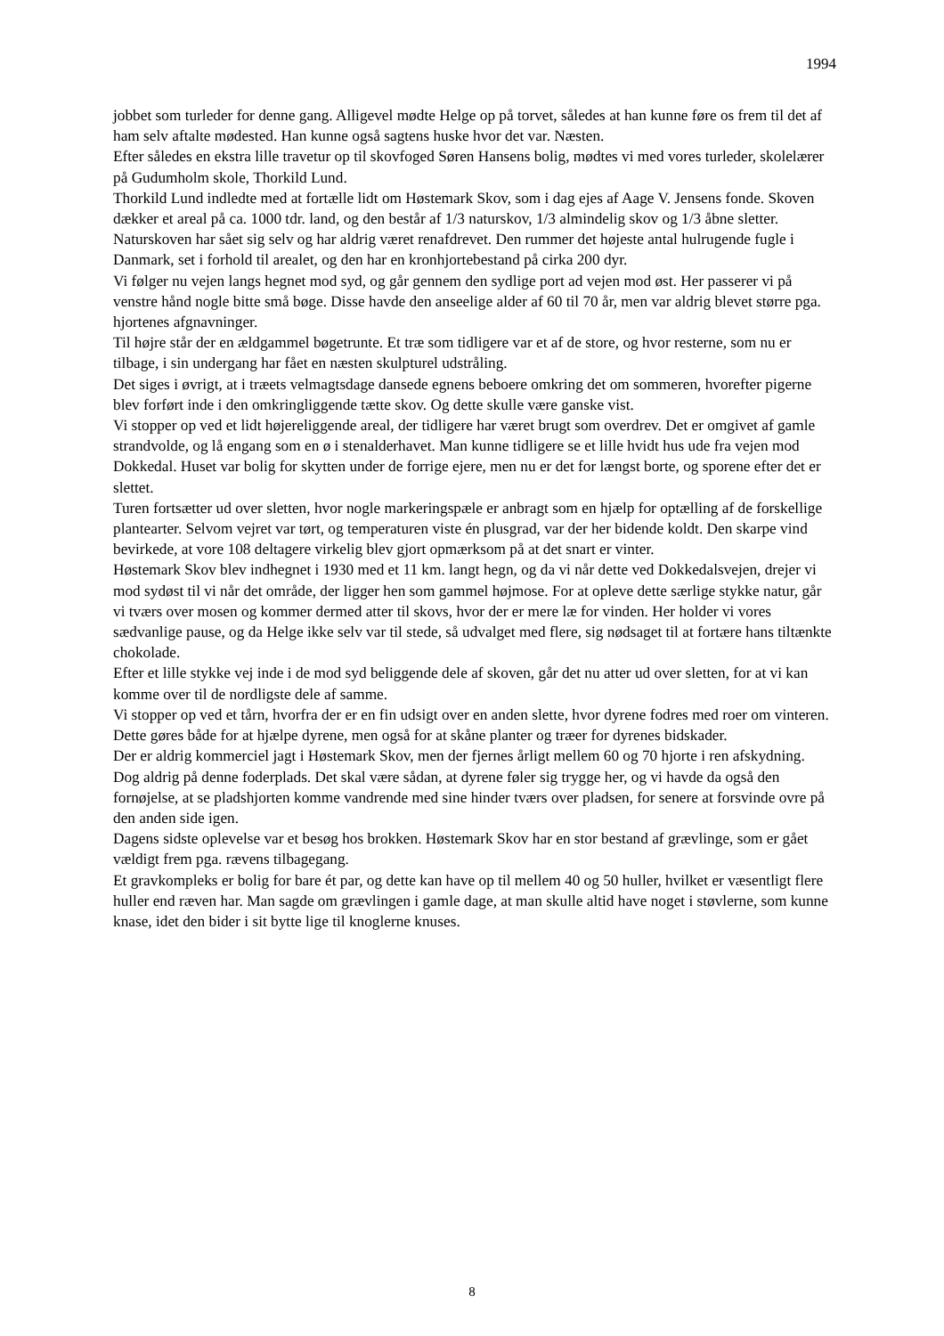1994
jobbet som turleder for denne gang. Alligevel mødte Helge op på torvet, således at han kunne føre os frem til det af ham selv aftalte mødested. Han kunne også sagtens huske hvor det var. Næsten.
Efter således en ekstra lille travetur op til skovfoged Søren Hansens bolig, mødtes vi med vores turleder, skolelærer på Gudumholm skole, Thorkild Lund.
Thorkild Lund indledte med at fortælle lidt om Høstemark Skov, som i dag ejes af Aage V. Jensens fonde. Skoven dækker et areal på ca. 1000 tdr. land, og den består af 1/3 naturskov, 1/3 almindelig skov og 1/3 åbne sletter.
Naturskoven har sået sig selv og har aldrig været renafdrevet. Den rummer det højeste antal hulrugende fugle i Danmark, set i forhold til arealet, og den har en kronhjortebestand på cirka 200 dyr.
Vi følger nu vejen langs hegnet mod syd, og går gennem den sydlige port ad vejen mod øst. Her passerer vi på venstre hånd nogle bitte små bøge. Disse havde den anseelige alder af 60 til 70 år, men var aldrig blevet større pga. hjortenes afgnavninger.
Til højre står der en ældgammel bøgetrunte. Et træ som tidligere var et af de store, og hvor resterne, som nu er tilbage, i sin undergang har fået en næsten skulpturel udstråling.
Det siges i øvrigt, at i træets velmagtsdage dansede egnens beboere omkring det om sommeren, hvorefter pigerne blev forført inde i den omkringliggende tætte skov. Og dette skulle være ganske vist.
Vi stopper op ved et lidt højereliggende areal, der tidligere har været brugt som overdrev. Det er omgivet af gamle strandvolde, og lå engang som en ø i stenalderhavet. Man kunne tidligere se et lille hvidt hus ude fra vejen mod Dokkedal. Huset var bolig for skytten under de forrige ejere, men nu er det for længst borte, og sporene efter det er slettet.
Turen fortsætter ud over sletten, hvor nogle markeringspæle er anbragt som en hjælp for optælling af de forskellige plantearter. Selvom vejret var tørt, og temperaturen viste én plusgrad, var der her bidende koldt. Den skarpe vind bevirkede, at vore 108 deltagere virkelig blev gjort opmærksom på at det snart er vinter.
Høstemark Skov blev indhegnet i 1930 med et 11 km. langt hegn, og da vi når dette ved Dokkedalsvejen, drejer vi mod sydøst til vi når det område, der ligger hen som gammel højmose. For at opleve dette særlige stykke natur, går vi tværs over mosen og kommer dermed atter til skovs, hvor der er mere læ for vinden. Her holder vi vores sædvanlige pause, og da Helge ikke selv var til stede, så udvalget med flere, sig nødsaget til at fortære hans tiltænkte chokolade.
Efter et lille stykke vej inde i de mod syd beliggende dele af skoven, går det nu atter ud over sletten, for at vi kan komme over til de nordligste dele af samme.
Vi stopper op ved et tårn, hvorfra der er en fin udsigt over en anden slette, hvor dyrene fodres med roer om vinteren. Dette gøres både for at hjælpe dyrene, men også for at skåne planter og træer for dyrenes bidskader.
Der er aldrig kommerciel jagt i Høstemark Skov, men der fjernes årligt mellem 60 og 70 hjorte i ren afskydning. Dog aldrig på denne foderplads. Det skal være sådan, at dyrene føler sig trygge her, og vi havde da også den fornøjelse, at se pladshjorten komme vandrende med sine hinder tværs over pladsen, for senere at forsvinde ovre på den anden side igen.
Dagens sidste oplevelse var et besøg hos brokken. Høstemark Skov har en stor bestand af grævlinge, som er gået vældigt frem pga. rævens tilbagegang.
Et gravkompleks er bolig for bare ét par, og dette kan have op til mellem 40 og 50 huller, hvilket er væsentligt flere huller end ræven har. Man sagde om grævlingen i gamle dage, at man skulle altid have noget i støvlerne, som kunne knase, idet den bider i sit bytte lige til knoglerne knuses.
8